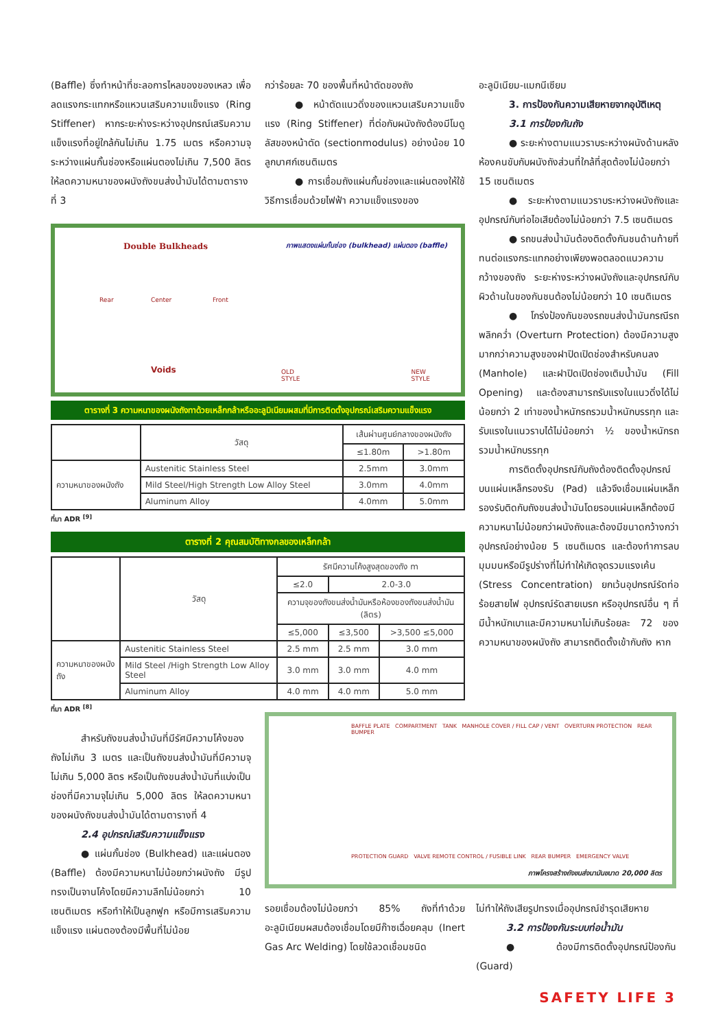(Baffle) ซึ่งทำหน้าที่ชะลอการไหลของของเหลว เพื่อลดแรงกระแทกหรือแหวนเสริมความแข็งแรง (Ring Stiffener) หากระยะห่างระหว่างอุปกรณ์เสริมความแข็งแรงที่อยู่ใกล้กันไม่เกิน 1.75 เมตร หรือความจุระหว่างแผ่นกั้นช่องหรือแผ่นตองไม่เกิน 7,500 ลิตร ให้ลดความหนาของผนังถังขนส่งน้ำมันได้ตามตารางที่ 3
กว่าร้อยละ 70 ของพื้นที่หน้าตัดของถัง
● หน้าตัดแนวดิ่งของแหวนเสริมความแข็งแรง (Ring Stiffener) ที่ต่อกับผนังถังต้องมีโมดูลัสของหน้าตัด (sectionmodulus) อย่างน้อย 10 ลูกบาศก์เซนติเมตร
● การเชื่อมถังแผ่นกั้นช่องและแผ่นตองให้ใช้วิธีการเชื่อมด้วยไฟฟ้า ความแข็งแรงของ
อะลูมิเนียม-แมกนีเซียม
3. การป้องกันความเสียหายจากอุบัติเหตุ
3.1 การป้องกันถัง
● ระยะห่างตามแนวราบระหว่างผนังด้านหลังห้องคนขับกับผนังถังส่วนที่ใกล้ที่สุดต้องไม่น้อยกว่า 15 เซนติเมตร
● ระยะห่างตามแนวราบระหว่างผนังถังและอุปกรณ์กับท่อไอเสียต้องไม่น้อยกว่า 7.5 เซนติเมตร
● รถขนส่งน้ำมันต้องติดตั้งกันชนด้านท้ายที่ทนต่อแรงกระแทกอย่างเพียงพอตลอดแนวความกว้างของถัง ระยะห่างระหว่างผนังถังและอุปกรณ์กับผิวด้านในของกันชนต้องไม่น้อยกว่า 10 เซนติเมตร
● โกร่งป้องกันของรถขนส่งน้ำมันกรณีรถพลิกคว่ำ (Overturn Protection) ต้องมีความสูงมากกว่าความสูงของฝาปิดเปิดช่องสำหรับคนลง (Manhole) และฝาปิดเปิดช่องเติมน้ำมัน (Fill Opening) และต้องสามารถรับแรงในแนวดิ่งได้ไม่น้อยกว่า 2 เท่าของน้ำหนักรถรวมน้ำหนักบรรทุก และรับแรงในแนวราบได้ไม่น้อยกว่า ½ ของน้ำหนักรถรวมน้ำหนักบรรทุก
การติดตั้งอุปกรณ์กับถังต้องติดตั้งอุปกรณ์บนแผ่นเหล็กรองรับ (Pad) แล้วจึงเชื่อมแผ่นเหล็กรองรับติดกับถังขนส่งน้ำมันโดยรอบแผ่นเหล็กต้องมีความหนาไม่น้อยกว่าผนังถังและต้องมีขนาดกว้างกว่าอุปกรณ์อย่างน้อย 5 เซนติเมตร และต้องทำการลบมุมมนหรือมีรูปร่างที่ไม่ทำให้เกิดจุดรวมแรงเค้น (Stress Concentration) ยกเว้นอุปกรณ์รัดท่อร้อยสายไฟ อุปกรณ์รัดสายเบรก หรืออุปกรณ์อื่น ๆ ที่มีน้ำหนักเบาและมีความหนาไม่เกินร้อยละ 72 ของความหนาของผนังถัง สามารถติดตั้งเข้ากับถัง หาก
Double Bulkheads
ภาพแสดงแผ่นกั้นช่อง (bulkhead) แผ่นตอง (baffle)
Rear Center Front
Voids
OLD
STYLE
NEW
STYLE
ตารางที่ 3 ความหนาของผนังถังทาด้วยเหล็กกล้าหรืออะลูมิเนียมผสมที่มีการติดตั้งอุปกรณ์เสริมความแข็งแรง
| | วัสดุ | เส้นผ่านศูนย์กลางของผนังถัง | |
| --- | --- | --- | --- |
| | | ≤1.80m | >1.80m |
| ความหนาของผนังถัง | Austenitic Stainless Steel | 2.5mm | 3.0mm |
| | Mild Steel/High Strength Low Alloy Steel | 3.0mm | 4.0mm |
| | Aluminum Alloy | 4.0mm | 5.0mm |
ที่มา ADR <sup>[9]</sup>
ตารางที่ 2 คุณสมบัติทางกลของเหล็กกล้า
| | วัสดุ | รัศมีความโค้งสูงสุดของถัง m | | |
| --- | --- | --- | --- | --- |
| | | ≤2.0 | 2.0-3.0 | |
| | | ความจุของถังขนส่งน้ำมันหรือห้องของถังขนส่งน้ำมัน (ลิตร) | | |
| | | ≤5,000 | ≤3,500 | >3,500 ≤5,000 |
| ความหนาของผนังถัง | Austenitic Stainless Steel | 2.5 mm | 2.5 mm | 3.0 mm |
| | Mild Steel /High Strength Low Alloy Steel | 3.0 mm | 3.0 mm | 4.0 mm |
| | Aluminum Alloy | 4.0 mm | 4.0 mm | 5.0 mm |
ที่มา ADR <sup>[8]</sup>
สำหรับถังขนส่งน้ำมันที่มีรัศมีความโค้งของถังไม่เกิน 3 เมตร และเป็นถังขนส่งน้ำมันที่มีความจุไม่เกิน 5,000 ลิตร หรือเป็นถังขนส่งน้ำมันที่แบ่งเป็นช่องที่มีความจุไม่เกิน 5,000 ลิตร ให้ลดความหนาของผนังถังขนส่งน้ำมันได้ตามตารางที่ 4
2.4 อุปกรณ์เสริมความแข็งแรง
● แผ่นกั้นช่อง (Bulkhead) และแผ่นตอง (Baffle) ต้องมีความหนาไม่น้อยกว่าผนังถัง มีรูปทรงเป็นจานโค้งโดยมีความลึกไม่น้อยกว่า 10 เซนติเมตร หรือทำให้เป็นลูกฟูก หรือมีการเสริมความแข็งแรง แผ่นตองต้องมีพื้นที่ไม่น้อย
BAFFLE PLATE COMPARTMENT TANK MANHOLE COVER / FILL CAP / VENT OVERTURN PROTECTION REAR BUMPER
PROTECTION GUARD VALVE REMOTE CONTROL / FUSIBLE LINK REAR BUMPER EMERGENCY VALVE
ภาพโครงสร้างถังขนส่งนามันขนาด 20,000 ลิตร
รอยเชื่อมต้องไม่น้อยกว่า 85% ถังที่ทำด้วยอะลูมิเนียมผสมต้องเชื่อมโดยมีก๊าซเฉื่อยคลุม (Inert Gas Arc Welding) โดยใช้ลวดเชื่อมชนิด
ไม่ทำให้ถังเสียรูปทรงเมื่ออุปกรณ์ชำรุดเสียหาย
3.2 การป้องกันระบบท่อน้ำมัน
● ต้องมีการติดตั้งอุปกรณ์ป้องกัน (Guard)
SAFETY LIFE 3